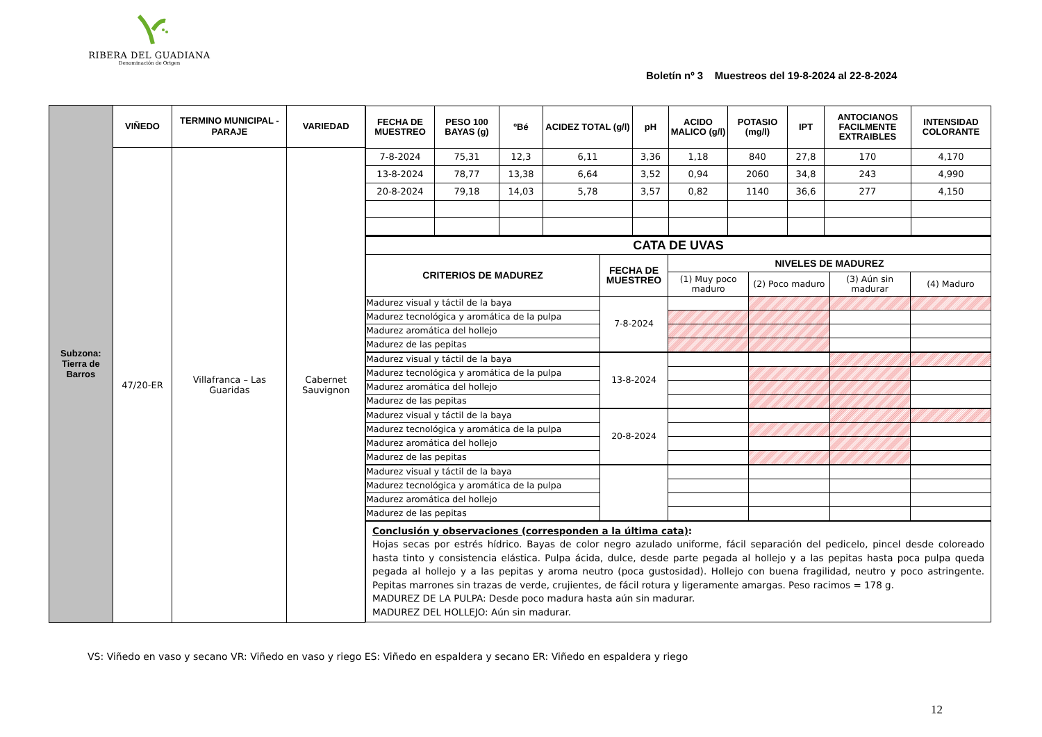RIBERA DEL GUADIANA
Denominación de Origen
Boletín nº 3 Muestreos del 19-8-2024 al 22-8-2024
| Subzona: Tierra de Barros | VIÑEDO | TERMINO MUNICIPAL - PARAJE | VARIEDAD | / FECHA DE MUESTREO / PESO 100 BAYAS (g) / ºBé / ACIDEZ TOTAL (g/l) / pH / ACIDO MALICO (g/l) / POTASIO (mg/l) / IPT / ANTOCIANOS FACILMENTE EXTRAIBLES / INTENSIDAD COLORANTE / / --- / --- / --- / --- / --- / --- / --- / --- / --- / --- / / 7-8-2024 / 75,31 / 12,3 / 6,11 / 3,36 / 1,18 / 840 / 27,8 / 170 / 4,170 / / 13-8-2024 / 78,77 / 13,38 / 6,64 / 3,52 / 0,94 / 2060 / 34,8 / 243 / 4,990 / / 20-8-2024 / 79,18 / 14,03 / 5,78 / 3,57 / 0,82 / 1140 / 36,6 / 277 / 4,150 / / CATA DE UVAS / / / / / / / CRITERIOS DE MADUREZ / FECHA DE MUESTREO / NIVELES DE MADUREZ / / / / / / / (1) Muy poco maduro / (2) Poco maduro / (3) Aún sin madurar / (4) Maduro / / Madurez visual y táctil de la baya / 7-8-2024 / / / / / / Madurez tecnológica y aromática de la pulpa / / / / / / / Madurez aromática del hollejo / / / / / / / Madurez de las pepitas / / / / / / / Madurez visual y táctil de la baya / 13-8-2024 / / / / / / Madurez tecnológica y aromática de la pulpa / / / / / / / Madurez aromática del hollejo / / / / / / / Madurez de las pepitas / / / / / / / Madurez visual y táctil de la baya / 20-8-2024 / / / / / / Madurez tecnológica y aromática de la pulpa / / / / / / / Madurez aromática del hollejo / / / / / / / Madurez de las pepitas / / / / / / / Madurez visual y táctil de la baya / / / / / / / Madurez tecnológica y aromática de la pulpa / / / / / / / Madurez aromática del hollejo / / / / / / / Madurez de las pepitas / / / / / / Conclusión y observaciones (corresponden a la última cata) : Hojas secas por estrés hídrico. Bayas de color negro azulado uniforme, fácil separación del pedicelo, pincel desde coloreado hasta tinto y consistencia elástica. Pulpa ácida, dulce, desde parte pegada al hollejo y a las pepitas hasta poca pulpa queda pegada al hollejo y a las pepitas y aroma neutro (poca gustosidad). Hollejo con buena fragilidad, neutro y poco astringente. Pepitas marrones sin trazas de verde, crujientes, de fácil rotura y ligeramente amargas. Peso racimos = 178 g. MADUREZ DE LA PULPA: Desde poco madura hasta aún sin madurar. MADUREZ DEL HOLLEJO: Aún sin madurar. |
| | 47/20-ER | Villafranca – Las Guaridas | Cabernet Sauvignon | |
VS: Viñedo en vaso y secano VR: Viñedo en vaso y riego ES: Viñedo en espaldera y secano ER: Viñedo en espaldera y riego
12